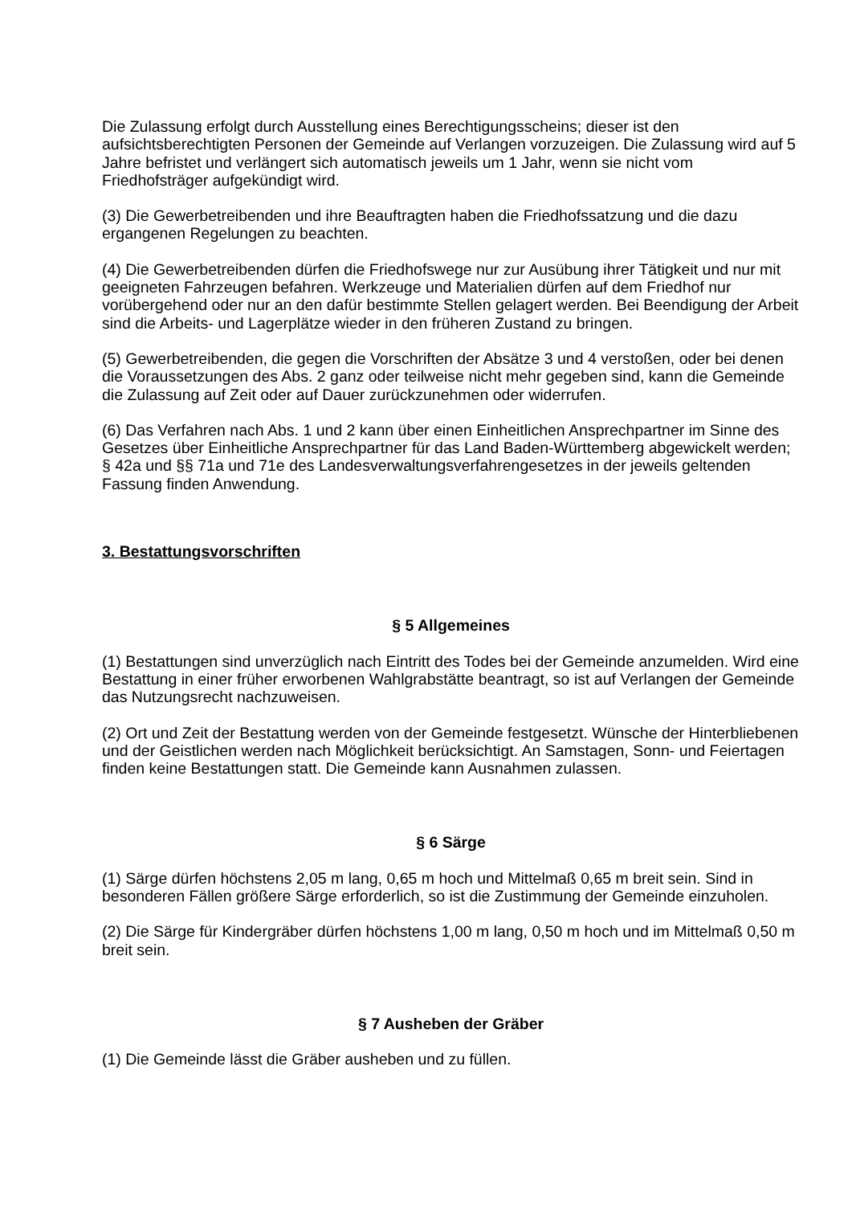Die Zulassung erfolgt durch Ausstellung eines Berechtigungsscheins; dieser ist den aufsichtsberechtigten Personen der Gemeinde auf Verlangen vorzuzeigen. Die Zulassung wird auf 5 Jahre befristet und verlängert sich automatisch jeweils um 1 Jahr, wenn sie nicht vom Friedhofsträger aufgekündigt wird.
(3) Die Gewerbetreibenden und ihre Beauftragten haben die Friedhofssatzung und die dazu ergangenen Regelungen zu beachten.
(4) Die Gewerbetreibenden dürfen die Friedhofswege nur zur Ausübung ihrer Tätigkeit und nur mit geeigneten Fahrzeugen befahren. Werkzeuge und Materialien dürfen auf dem Friedhof nur vorübergehend oder nur an den dafür bestimmte Stellen gelagert werden. Bei Beendigung der Arbeit sind die Arbeits- und Lagerplätze wieder in den früheren Zustand zu bringen.
(5) Gewerbetreibenden, die gegen die Vorschriften der Absätze 3 und 4 verstoßen, oder bei denen die Voraussetzungen des Abs. 2 ganz oder teilweise nicht mehr gegeben sind, kann die Gemeinde die Zulassung auf Zeit oder auf Dauer zurückzunehmen oder widerrufen.
(6) Das Verfahren nach Abs. 1 und 2 kann über einen Einheitlichen Ansprechpartner im Sinne des Gesetzes über Einheitliche Ansprechpartner für das Land Baden-Württemberg abgewickelt werden; § 42a und §§ 71a und 71e des Landesverwaltungsverfahrengesetzes in der jeweils geltenden Fassung finden Anwendung.
3. Bestattungsvorschriften
§ 5 Allgemeines
(1) Bestattungen sind unverzüglich nach Eintritt des Todes bei der Gemeinde anzumelden. Wird eine Bestattung in einer früher erworbenen Wahlgrabstätte beantragt, so ist auf Verlangen der Gemeinde das Nutzungsrecht nachzuweisen.
(2) Ort und Zeit der Bestattung werden von der Gemeinde festgesetzt. Wünsche der Hinterbliebenen und der Geistlichen werden nach Möglichkeit berücksichtigt. An Samstagen, Sonn- und Feiertagen finden keine Bestattungen statt. Die Gemeinde kann Ausnahmen zulassen.
§ 6 Särge
(1) Särge dürfen höchstens 2,05 m lang, 0,65 m hoch und Mittelmaß 0,65 m breit sein. Sind in besonderen Fällen größere Särge erforderlich, so ist die Zustimmung der Gemeinde einzuholen.
(2) Die Särge für Kindergräber dürfen höchstens 1,00 m lang, 0,50 m hoch und im Mittelmaß 0,50 m breit sein.
§ 7 Ausheben der Gräber
(1) Die Gemeinde lässt die Gräber ausheben und zu füllen.